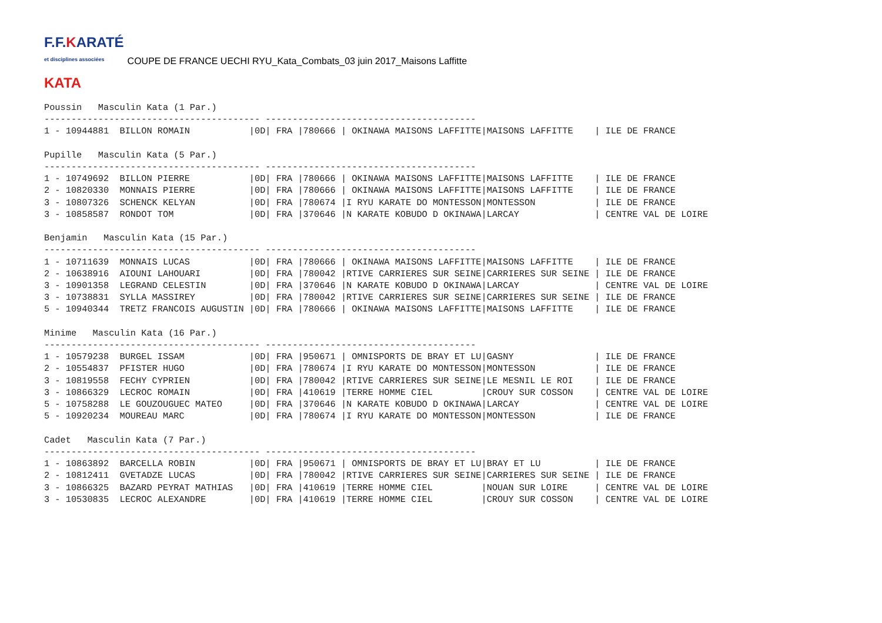F.F.KARATÉ
et disciplines associées
COUPE DE FRANCE UECHI RYU_Kata_Combats_03 juin 2017_Maisons Laffitte
KATA
Poussin   Masculin Kata (1 Par.)
---------------------------------------- ---------------------------------------
1 - 10944881  BILLON ROMAIN           |0D| FRA |780666 | OKINAWA MAISONS LAFFITTE|MAISONS LAFFITTE    | ILE DE FRANCE

Pupille   Masculin Kata (5 Par.)
---------------------------------------- ---------------------------------------
1 - 10749692  BILLON PIERRE           |0D| FRA |780666 | OKINAWA MAISONS LAFFITTE|MAISONS LAFFITTE    | ILE DE FRANCE
2 - 10820330  MONNAIS PIERRE          |0D| FRA |780666 | OKINAWA MAISONS LAFFITTE|MAISONS LAFFITTE    | ILE DE FRANCE
3 - 10807326  SCHENCK KELYAN          |0D| FRA |780674 |I RYU KARATE DO MONTESSON|MONTESSON           | ILE DE FRANCE
3 - 10858587  RONDOT TOM              |0D| FRA |370646 |N KARATE KOBUDO D OKINAWA|LARCAY              | CENTRE VAL DE LOIRE

Benjamin   Masculin Kata (15 Par.)
---------------------------------------- ---------------------------------------
1 - 10711639  MONNAIS LUCAS           |0D| FRA |780666 | OKINAWA MAISONS LAFFITTE|MAISONS LAFFITTE    | ILE DE FRANCE
2 - 10638916  AIOUNI LAHOUARI         |0D| FRA |780042 |RTIVE CARRIERES SUR SEINE|CARRIERES SUR SEINE | ILE DE FRANCE
3 - 10901358  LEGRAND CELESTIN        |0D| FRA |370646 |N KARATE KOBUDO D OKINAWA|LARCAY              | CENTRE VAL DE LOIRE
3 - 10738831  SYLLA MASSIREY          |0D| FRA |780042 |RTIVE CARRIERES SUR SEINE|CARRIERES SUR SEINE | ILE DE FRANCE
5 - 10940344  TRETZ FRANCOIS AUGUSTIN |0D| FRA |780666 | OKINAWA MAISONS LAFFITTE|MAISONS LAFFITTE    | ILE DE FRANCE

Minime   Masculin Kata (16 Par.)
---------------------------------------- ---------------------------------------
1 - 10579238  BURGEL ISSAM            |0D| FRA |950671 | OMNISPORTS DE BRAY ET LU|GASNY               | ILE DE FRANCE
2 - 10554837  PFISTER HUGO            |0D| FRA |780674 |I RYU KARATE DO MONTESSON|MONTESSON           | ILE DE FRANCE
3 - 10819558  FECHY CYPRIEN           |0D| FRA |780042 |RTIVE CARRIERES SUR SEINE|LE MESNIL LE ROI    | ILE DE FRANCE
3 - 10866329  LECROC ROMAIN           |0D| FRA |410619 |TERRE HOMME CIEL         |CROUY SUR COSSON    | CENTRE VAL DE LOIRE
5 - 10758288  LE GOUZOUGUEC MATEO     |0D| FRA |370646 |N KARATE KOBUDO D OKINAWA|LARCAY              | CENTRE VAL DE LOIRE
5 - 10920234  MOUREAU MARC            |0D| FRA |780674 |I RYU KARATE DO MONTESSON|MONTESSON           | ILE DE FRANCE

Cadet   Masculin Kata (7 Par.)
---------------------------------------- ---------------------------------------
1 - 10863892  BARCELLA ROBIN          |0D| FRA |950671 | OMNISPORTS DE BRAY ET LU|BRAY ET LU          | ILE DE FRANCE
2 - 10812411  GVETADZE LUCAS          |0D| FRA |780042 |RTIVE CARRIERES SUR SEINE|CARRIERES SUR SEINE | ILE DE FRANCE
3 - 10866325  BAZARD PEYRAT MATHIAS   |0D| FRA |410619 |TERRE HOMME CIEL         |NOUAN SUR LOIRE     | CENTRE VAL DE LOIRE
3 - 10530835  LECROC ALEXANDRE        |0D| FRA |410619 |TERRE HOMME CIEL         |CROUY SUR COSSON    | CENTRE VAL DE LOIRE